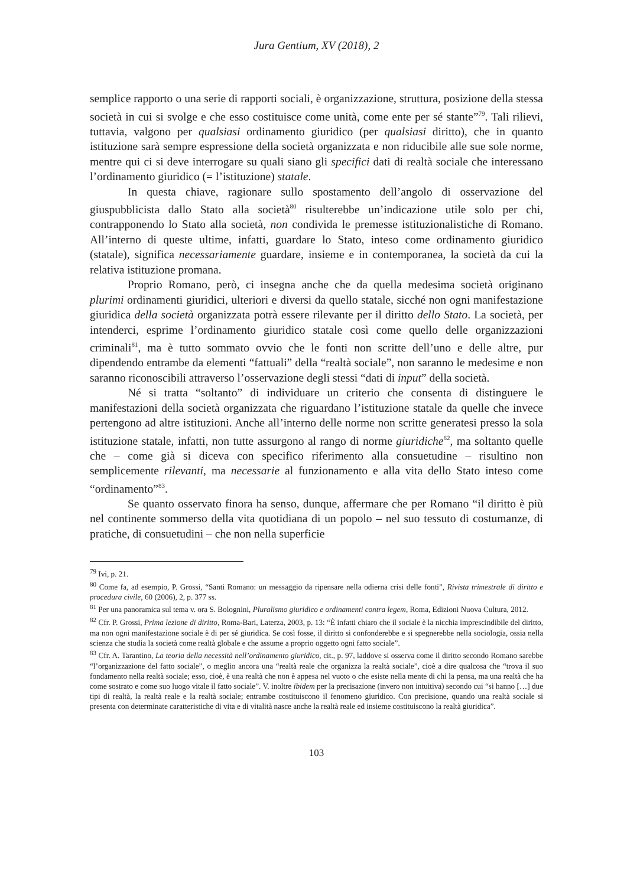Jura Gentium, XV (2018), 2
semplice rapporto o una serie di rapporti sociali, è organizzazione, struttura, posizione della stessa società in cui si svolge e che esso costituisce come unità, come ente per sé stante”<sup>79</sup>. Tali rilievi, tuttavia, valgono per qualsiasi ordinamento giuridico (per qualsiasi diritto), che in quanto istituzione sarà sempre espressione della società organizzata e non riducibile alle sue sole norme, mentre qui ci si deve interrogare su quali siano gli specifici dati di realtà sociale che interessano l’ordinamento giuridico (= l’istituzione) statale.
In questa chiave, ragionare sullo spostamento dell’angolo di osservazione del giuspubblicista dallo Stato alla società<sup>80</sup> risulterebbe un’indicazione utile solo per chi, contrapponendo lo Stato alla società, non condivida le premesse istituzionalistiche di Romano. All’interno di queste ultime, infatti, guardare lo Stato, inteso come ordinamento giuridico (statale), significa necessariamente guardare, insieme e in contemporanea, la società da cui la relativa istituzione promana.
Proprio Romano, però, ci insegna anche che da quella medesima società originano plurimi ordinamenti giuridici, ulteriori e diversi da quello statale, sicché non ogni manifestazione giuridica della società organizzata potrà essere rilevante per il diritto dello Stato. La società, per intenderci, esprime l’ordinamento giuridico statale così come quello delle organizzazioni criminali<sup>81</sup>, ma è tutto sommato ovvio che le fonti non scritte dell’uno e delle altre, pur dipendendo entrambe da elementi “fattuali” della “realtà sociale”, non saranno le medesime e non saranno riconoscibili attraverso l’osservazione degli stessi “dati di input” della società.
Né si tratta “soltanto” di individuare un criterio che consenta di distinguere le manifestazioni della società organizzata che riguardano l’istituzione statale da quelle che invece pertengono ad altre istituzioni. Anche all’interno delle norme non scritte generatesi presso la sola istituzione statale, infatti, non tutte assurgono al rango di norme giuridiche<sup>82</sup>, ma soltanto quelle che – come già si diceva con specifico riferimento alla consuetudine – risultino non semplicemente rilevanti, ma necessarie al funzionamento e alla vita dello Stato inteso come “ordinamento”<sup>83</sup>.
Se quanto osservato finora ha senso, dunque, affermare che per Romano “il diritto è più nel continente sommerso della vita quotidiana di un popolo – nel suo tessuto di costumanze, di pratiche, di consuetudini – che non nella superficie
<sup>79</sup> Ivi, p. 21.
<sup>80</sup> Come fa, ad esempio, P. Grossi, “Santi Romano: un messaggio da ripensare nella odierna crisi delle fonti”, Rivista trimestrale di diritto e procedura civile, 60 (2006), 2, p. 377 ss.
<sup>81</sup> Per una panoramica sul tema v. ora S. Bolognini, Pluralismo giuridico e ordinamenti contra legem, Roma, Edizioni Nuova Cultura, 2012.
<sup>82</sup> Cfr. P. Grossi, Prima lezione di diritto, Roma-Bari, Laterza, 2003, p. 13: “È infatti chiaro che il sociale è la nicchia imprescindibile del diritto, ma non ogni manifestazione sociale è di per sé giuridica. Se così fosse, il diritto si confonderebbe e si spegnerebbe nella sociologia, ossia nella scienza che studia la società come realtà globale e che assume a proprio oggetto ogni fatto sociale”.
<sup>83</sup> Cfr. A. Tarantino, La teoria della necessità nell’ordinamento giuridico, cit., p. 97, laddove si osserva come il diritto secondo Romano sarebbe “l’organizzazione del fatto sociale”, o meglio ancora una “realtà reale che organizza la realtà sociale”, cioè a dire qualcosa che “trova il suo fondamento nella realtà sociale; esso, cioè, è una realtà che non è appesa nel vuoto o che esiste nella mente di chi la pensa, ma una realtà che ha come sostrato e come suo luogo vitale il fatto sociale”. V. inoltre ibidem per la precisazione (invero non intuitiva) secondo cui “si hanno […] due tipi di realtà, la realtà reale e la realtà sociale; entrambe costituiscono il fenomeno giuridico. Con precisione, quando una realtà sociale si presenta con determinate caratteristiche di vita e di vitalità nasce anche la realtà reale ed insieme costituiscono la realtà giuridica”.
103